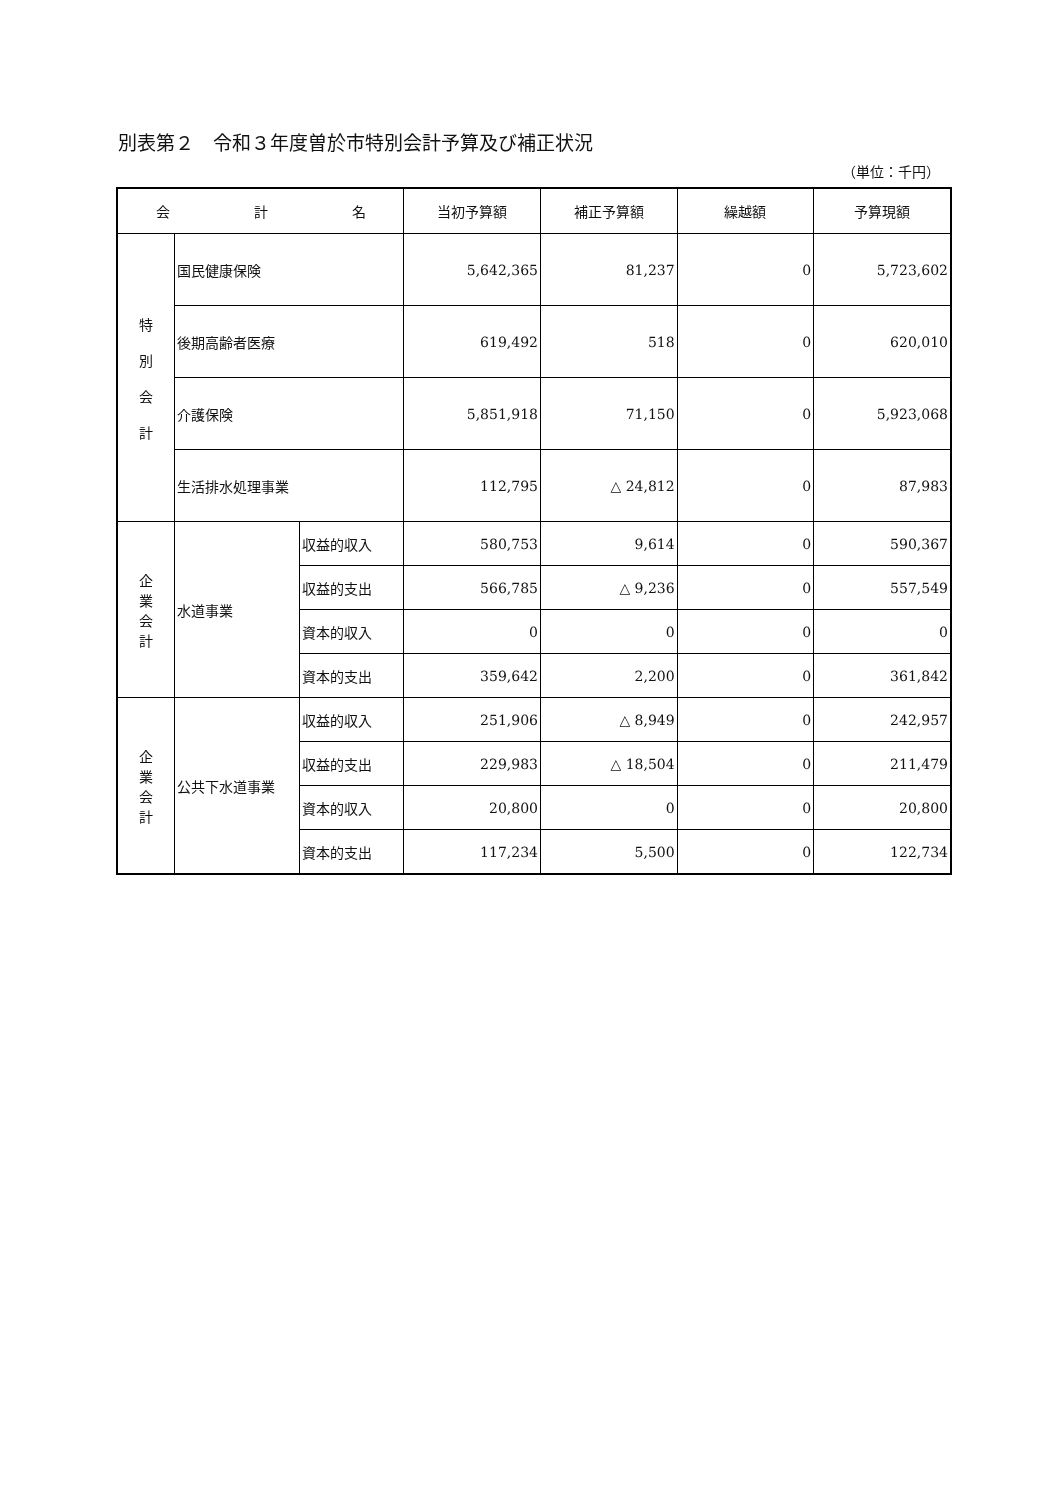別表第２　令和３年度曽於市特別会計予算及び補正状況
（単位：千円）
| 会 計 名 | | | 当初予算額 | 補正予算額 | 繰越額 | 予算現額 |
| --- | --- | --- | --- | --- | --- | --- |
| 特 別 会 計 | 国民健康保険 | | 5,642,365 | 81,237 | 0 | 5,723,602 |
| | 後期高齢者医療 | | 619,492 | 518 | 0 | 620,010 |
| | 介護保険 | | 5,851,918 | 71,150 | 0 | 5,923,068 |
| | 生活排水処理事業 | | 112,795 | △ 24,812 | 0 | 87,983 |
| 企 業 会 計 | 水道事業 | 収益的収入 | 580,753 | 9,614 | 0 | 590,367 |
| | | 収益的支出 | 566,785 | △ 9,236 | 0 | 557,549 |
| | | 資本的収入 | 0 | 0 | 0 | 0 |
| | | 資本的支出 | 359,642 | 2,200 | 0 | 361,842 |
| 企 業 会 計 | 公共下水道事業 | 収益的収入 | 251,906 | △ 8,949 | 0 | 242,957 |
| | | 収益的支出 | 229,983 | △ 18,504 | 0 | 211,479 |
| | | 資本的収入 | 20,800 | 0 | 0 | 20,800 |
| | | 資本的支出 | 117,234 | 5,500 | 0 | 122,734 |